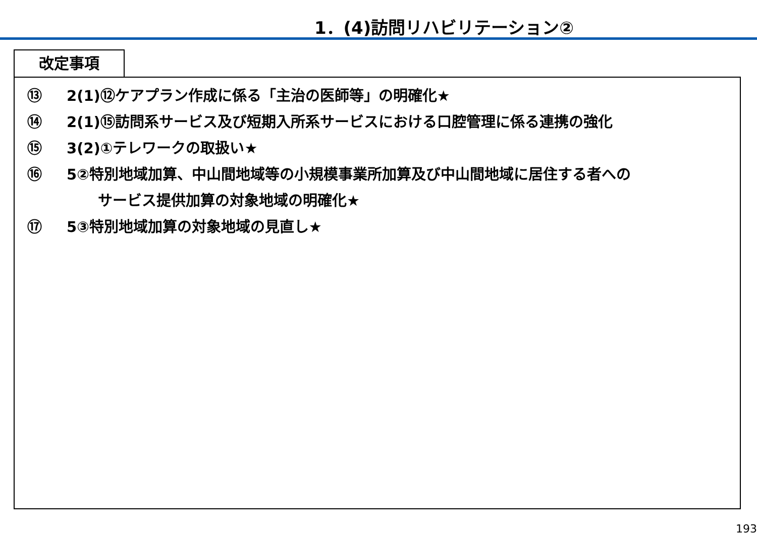1．(4)訪問リハビリテーション②
改定事項
⑬ 2(1)⑫ケアプラン作成に係る「主治の医師等」の明確化★
⑭ 2(1)⑮訪問系サービス及び短期入所系サービスにおける口腔管理に係る連携の強化
⑮ 3(2)①テレワークの取扱い★
⑯ 5②特別地域加算、中山間地域等の小規模事業所加算及び中山間地域に居住する者への
サービス提供加算の対象地域の明確化★
⑰ 5③特別地域加算の対象地域の見直し★
193